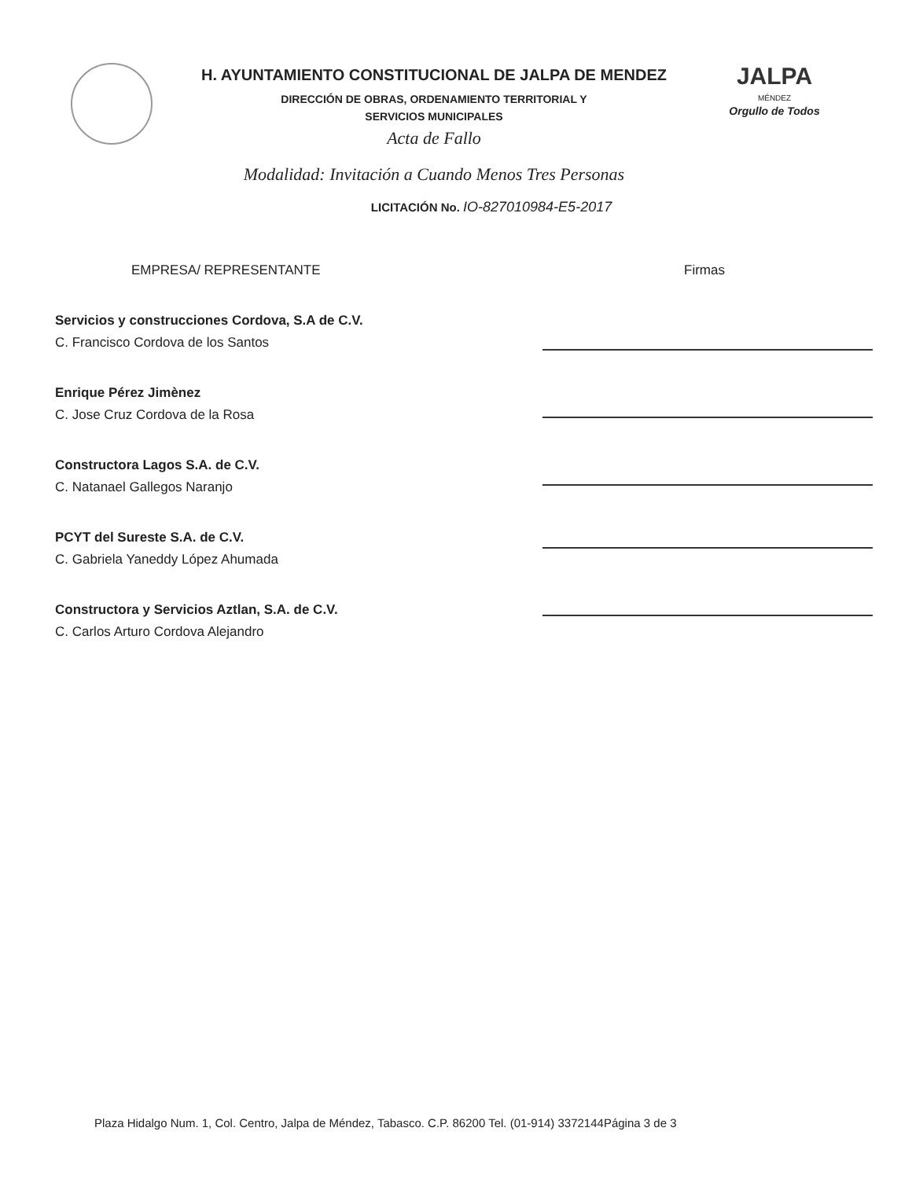H. AYUNTAMIENTO CONSTITUCIONAL DE JALPA DE MENDEZ
DIRECCIÓN DE OBRAS, ORDENAMIENTO TERRITORIAL Y
SERVICIOS MUNICIPALES
Acta de Fallo
Modalidad: Invitación a Cuando Menos Tres Personas
JALPA
MÉNDEZ
Orgullo de Todos
LICITACIÓN No. IO-827010984-E5-2017
EMPRESA/ REPRESENTANTE
Servicios y construcciones Cordova, S.A de C.V.
C. Francisco Cordova de los Santos
Enrique Pérez Jimènez
C. Jose Cruz Cordova de la Rosa
Constructora Lagos S.A. de C.V.
C. Natanael Gallegos Naranjo
PCYT del Sureste S.A. de C.V.
C. Gabriela Yaneddy López Ahumada
Constructora y Servicios Aztlan, S.A. de C.V.
C. Carlos Arturo Cordova Alejandro
Firmas
Plaza Hidalgo Num. 1, Col. Centro, Jalpa de Méndez, Tabasco. C.P. 86200 Tel. (01-914) 3372144Página 3 de 3